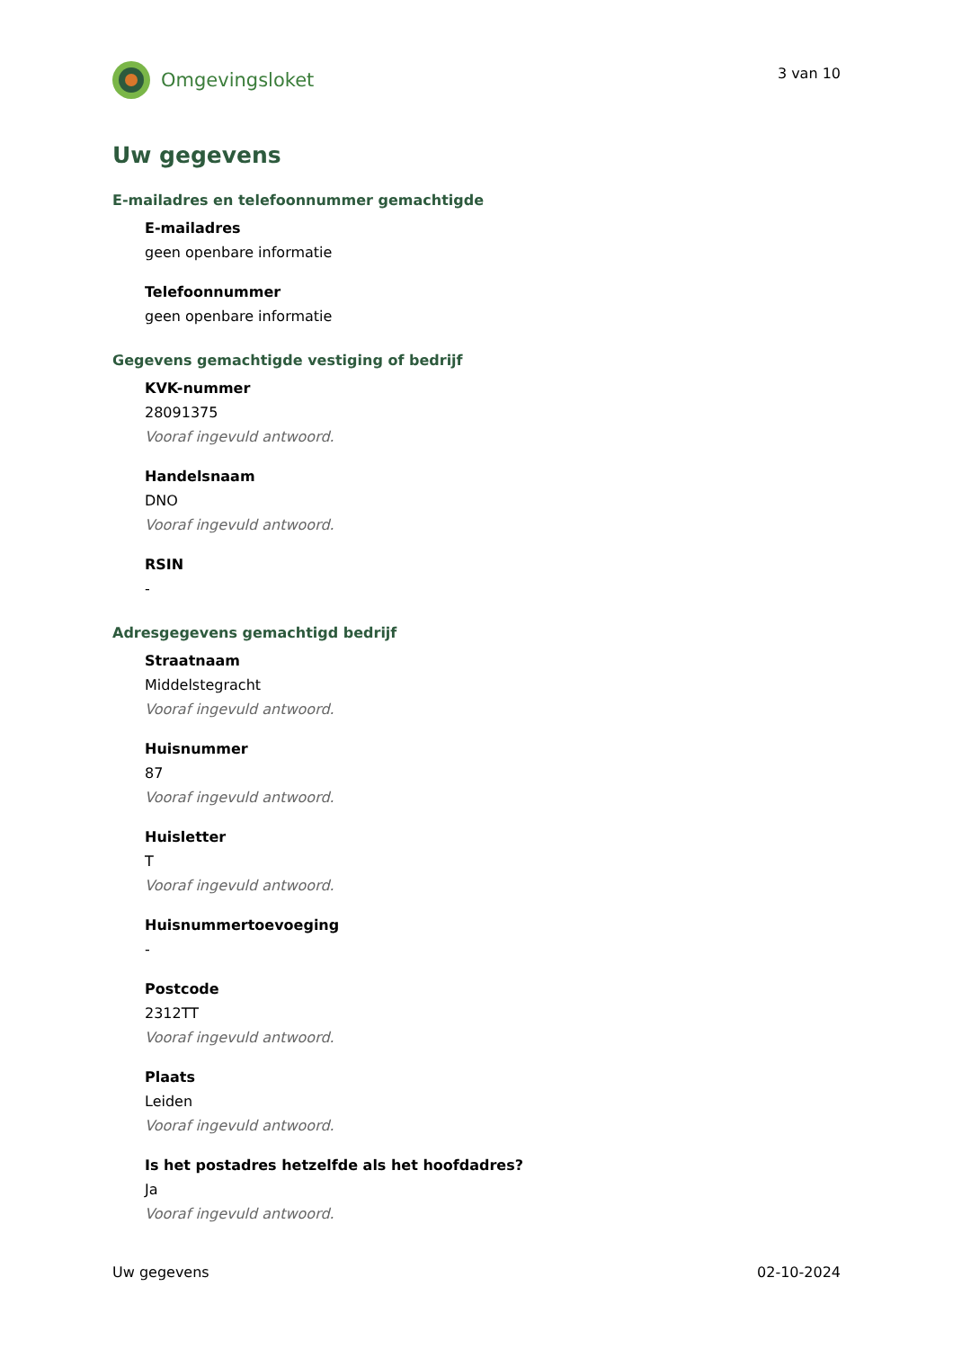Omgevingsloket
3 van 10
Uw gegevens
E-mailadres en telefoonnummer gemachtigde
E-mailadres
geen openbare informatie
Telefoonnummer
geen openbare informatie
Gegevens gemachtigde vestiging of bedrijf
KVK-nummer
28091375
Vooraf ingevuld antwoord.
Handelsnaam
DNO
Vooraf ingevuld antwoord.
RSIN
-
Adresgegevens gemachtigd bedrijf
Straatnaam
Middelstegracht
Vooraf ingevuld antwoord.
Huisnummer
87
Vooraf ingevuld antwoord.
Huisletter
T
Vooraf ingevuld antwoord.
Huisnummertoevoeging
-
Postcode
2312TT
Vooraf ingevuld antwoord.
Plaats
Leiden
Vooraf ingevuld antwoord.
Is het postadres hetzelfde als het hoofdadres?
Ja
Vooraf ingevuld antwoord.
Uw gegevens 02-10-2024